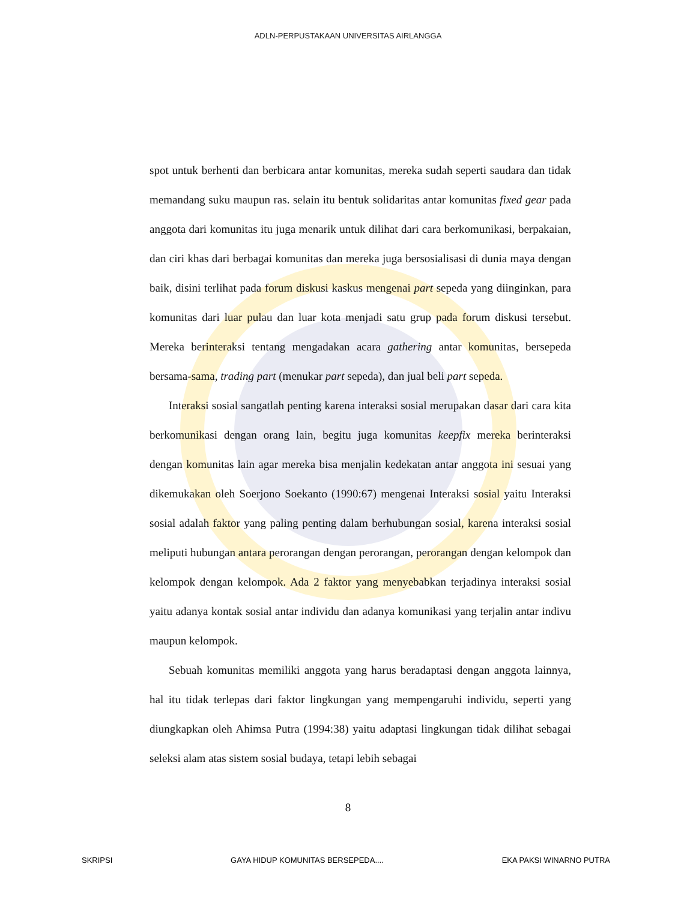ADLN-PERPUSTAKAAN UNIVERSITAS AIRLANGGA
spot untuk berhenti dan berbicara antar komunitas, mereka sudah seperti saudara dan tidak memandang suku maupun ras. selain itu bentuk solidaritas antar komunitas fixed gear pada anggota dari komunitas itu juga menarik untuk dilihat dari cara berkomunikasi, berpakaian, dan ciri khas dari berbagai komunitas dan mereka juga bersosialisasi di dunia maya dengan baik, disini terlihat pada forum diskusi kaskus mengenai part sepeda yang diinginkan, para komunitas dari luar pulau dan luar kota menjadi satu grup pada forum diskusi tersebut. Mereka berinteraksi tentang mengadakan acara gathering antar komunitas, bersepeda bersama-sama, trading part (menukar part sepeda), dan jual beli part sepeda.
Interaksi sosial sangatlah penting karena interaksi sosial merupakan dasar dari cara kita berkomunikasi dengan orang lain, begitu juga komunitas keepfix mereka berinteraksi dengan komunitas lain agar mereka bisa menjalin kedekatan antar anggota ini sesuai yang dikemukakan oleh Soerjono Soekanto (1990:67) mengenai Interaksi sosial yaitu Interaksi sosial adalah faktor yang paling penting dalam berhubungan sosial, karena interaksi sosial meliputi hubungan antara perorangan dengan perorangan, perorangan dengan kelompok dan kelompok dengan kelompok. Ada 2 faktor yang menyebabkan terjadinya interaksi sosial yaitu adanya kontak sosial antar individu dan adanya komunikasi yang terjalin antar indivu maupun kelompok.
Sebuah komunitas memiliki anggota yang harus beradaptasi dengan anggota lainnya, hal itu tidak terlepas dari faktor lingkungan yang mempengaruhi individu, seperti yang diungkapkan oleh Ahimsa Putra (1994:38) yaitu adaptasi lingkungan tidak dilihat sebagai seleksi alam atas sistem sosial budaya, tetapi lebih sebagai
8
SKRIPSI GAYA HIDUP KOMUNITAS BERSEPEDA.... EKA PAKSI WINARNO PUTRA